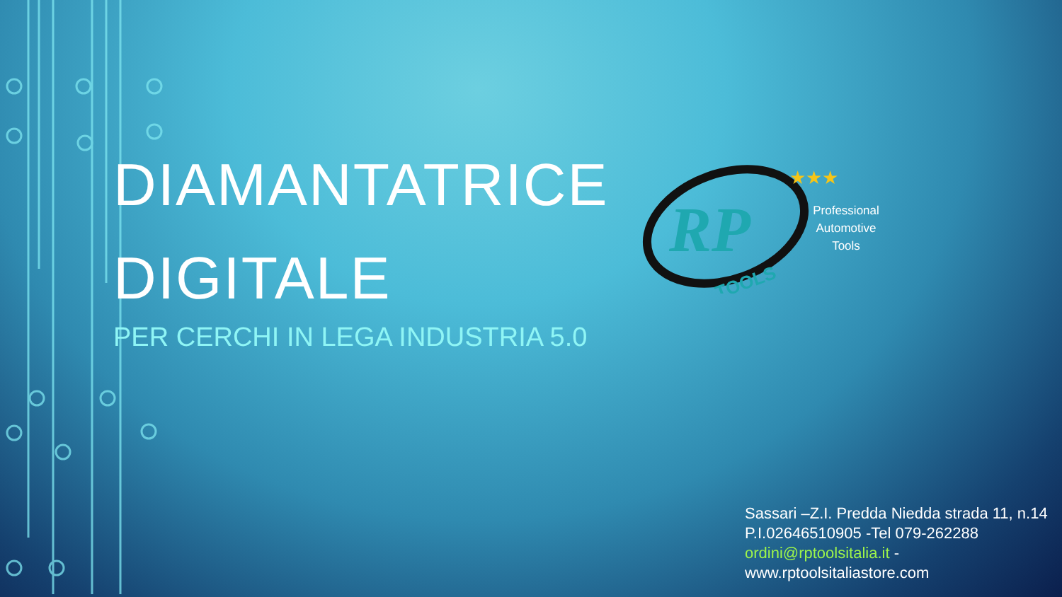DIAMANTATRICE
DIGITALE
PER CERCHI IN LEGA INDUSTRIA 5.0
RP
TOOLS
★★★
Professional Automotive Tools
Sassari –Z.I. Predda Niedda strada 11, n.14
P.I.02646510905 -Tel 079-262288
ordini@rptoolsitalia.it -
www.rptoolsitaliastore.com